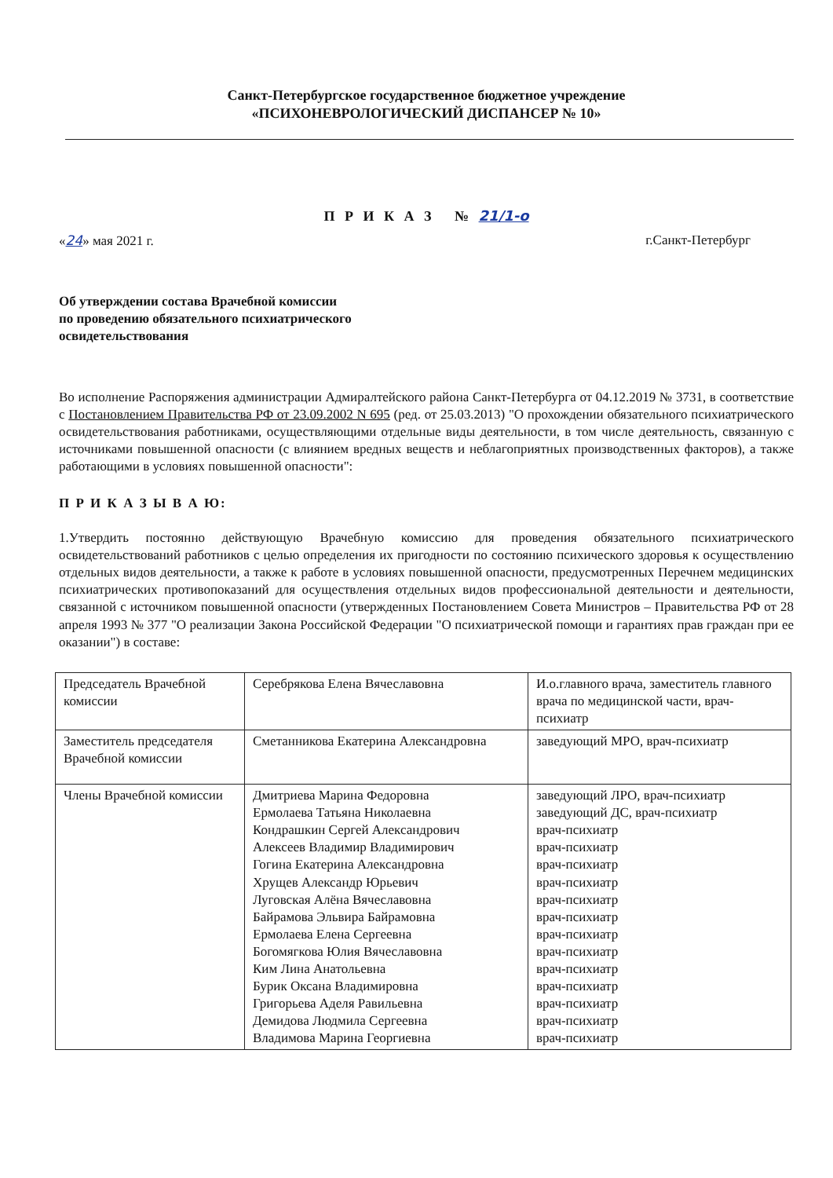Санкт-Петербургское государственное бюджетное учреждение
«ПСИХОНЕВРОЛОГИЧЕСКИЙ ДИСПАНСЕР № 10»
П Р И К А З № 21/1-о
«24» мая 2021 г. г.Санкт-Петербург
Об утверждении состава Врачебной комиссии
по проведению обязательного психиатрического
освидетельствования
Во исполнение Распоряжения администрации Адмиралтейского района Санкт-Петербурга от 04.12.2019 № 3731, в соответствие с Постановлением Правительства РФ от 23.09.2002 N 695 (ред. от 25.03.2013) "О прохождении обязательного психиатрического освидетельствования работниками, осуществляющими отдельные виды деятельности, в том числе деятельность, связанную с источниками повышенной опасности (с влиянием вредных веществ и неблагоприятных производственных факторов), а также работающими в условиях повышенной опасности":
П Р И К А З Ы В А Ю:
1.Утвердить постоянно действующую Врачебную комиссию для проведения обязательного психиатрического освидетельствований работников с целью определения их пригодности по состоянию психического здоровья к осуществлению отдельных видов деятельности, а также к работе в условиях повышенной опасности, предусмотренных Перечнем медицинских психиатрических противопоказаний для осуществления отдельных видов профессиональной деятельности и деятельности, связанной с источником повышенной опасности (утвержденных Постановлением Совета Министров – Правительства РФ от 28 апреля 1993 № 377 "О реализации Закона Российской Федерации "О психиатрической помощи и гарантиях прав граждан при ее оказании") в составе:
| Председатель Врачебной комиссии | Серебрякова Елена Вячеславовна | И.о.главного врача, заместитель главного врача по медицинской части, врач-психиатр |
| Заместитель председателя Врачебной комиссии | Сметанникова Екатерина Александровна | заведующий МРО, врач-психиатр |
| Члены Врачебной комиссии | Дмитриева Марина Федоровна Ермолаева Татьяна Николаевна Кондрашкин Сергей Александрович Алексеев Владимир Владимирович Гогина Екатерина Александровна Хрущев Александр Юрьевич Луговская Алёна Вячеславовна Байрамова Эльвира Байрамовна Ермолаева Елена Сергеевна Богомягкова Юлия Вячеславовна Ким Лина Анатольевна Бурик Оксана Владимировна Григорьева Аделя Равильевна Демидова Людмила Сергеевна Владимова Марина Георгиевна | заведующий ЛРО, врач-психиатр заведующий ДС, врач-психиатр врач-психиатр врач-психиатр врач-психиатр врач-психиатр врач-психиатр врач-психиатр врач-психиатр врач-психиатр врач-психиатр врач-психиатр врач-психиатр врач-психиатр врач-психиатр |